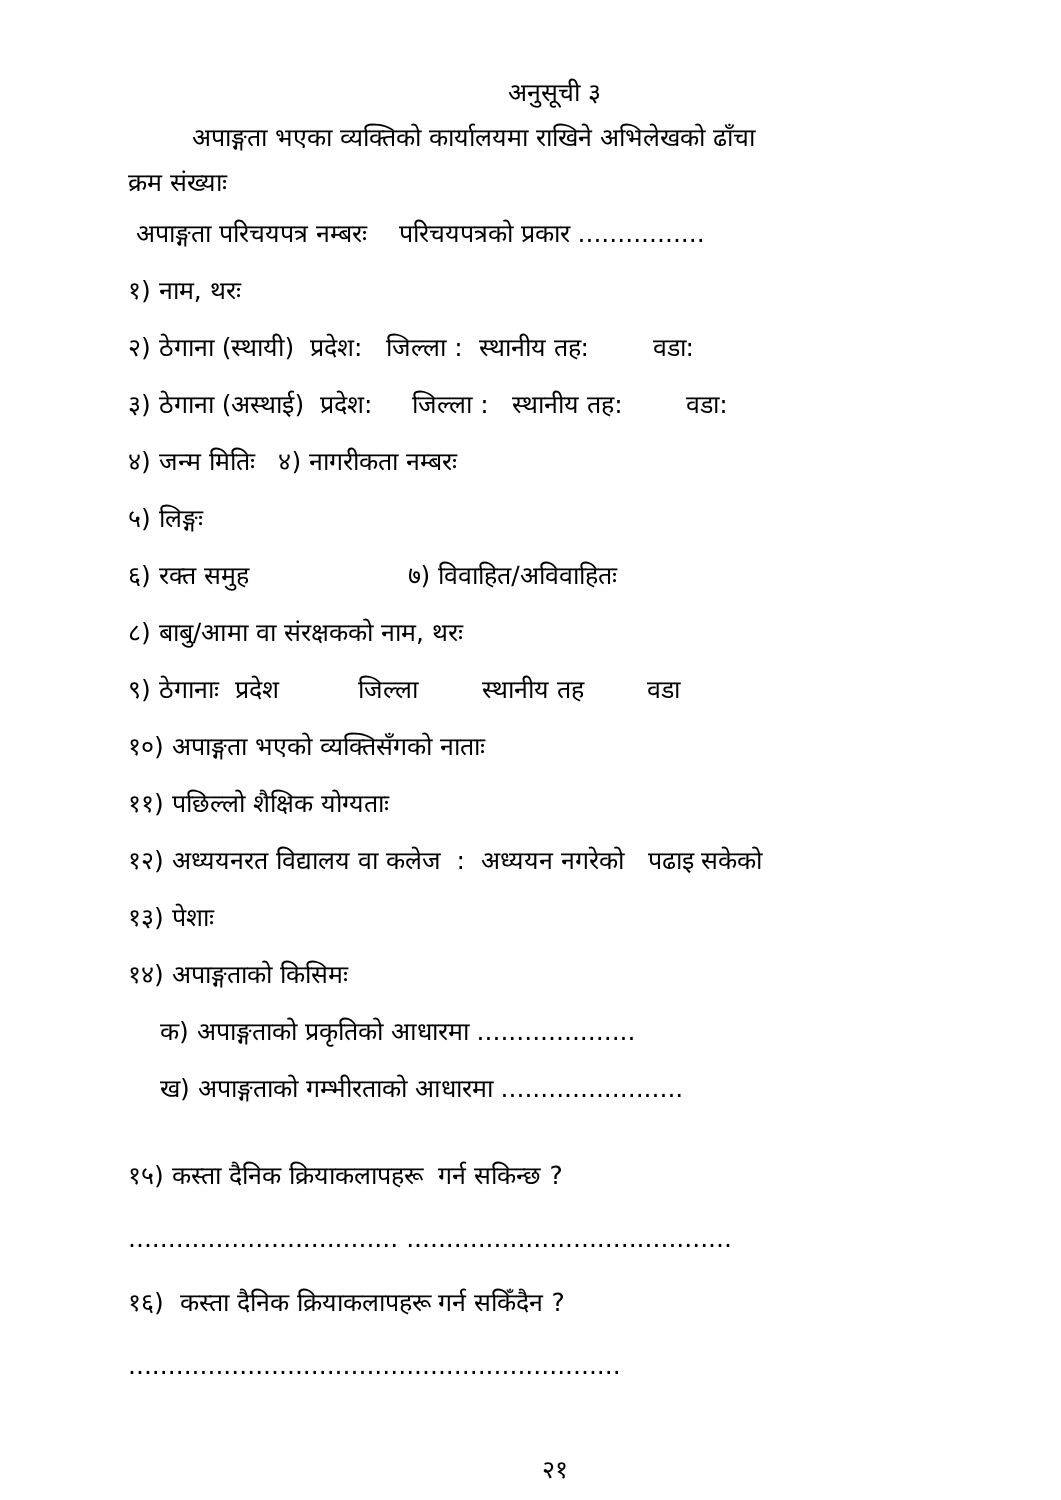अनुसूची ३
अपाङ्गता भएका व्यक्तिको कार्यालयमा राखिने अभिलेखको ढाँचा
क्रम संख्याः
अपाङ्गता परिचयपत्र नम्बरः परिचयपत्रको प्रकार ................
१) नाम, थरः
२) ठेगाना (स्थायी) प्रदेश: जिल्ला : स्थानीय तह: वडा:
३) ठेगाना (अस्थाई) प्रदेश: जिल्ला : स्थानीय तह: वडा:
४) जन्म मितिः ४) नागरीकता नम्बरः
५) लिङ्गः
६) रक्त समुह ७) विवाहित/अविवाहितः
८) बाबु/आमा वा संरक्षकको नाम, थरः
९) ठेगानाः प्रदेश जिल्ला स्थानीय तह वडा
१०) अपाङ्गता भएको व्यक्तिसँगको नाताः
११) पछिल्लो शैक्षिक योग्यताः
१२) अध्ययनरत विद्यालय वा कलेज : अध्ययन नगरेको पढाइ सकेको
१३) पेशाः
१४) अपाङ्गताको किसिमः
क) अपाङ्गताको प्रकृतिको आधारमा ....................
ख) अपाङ्गताको गम्भीरताको आधारमा .......................
१५) कस्ता दैनिक क्रियाकलापहरू गर्न सकिन्छ ?
.................................. .........................................
१६) कस्ता दैनिक क्रियाकलापहरू गर्न सकिँदैन ?
..............................................................
२१